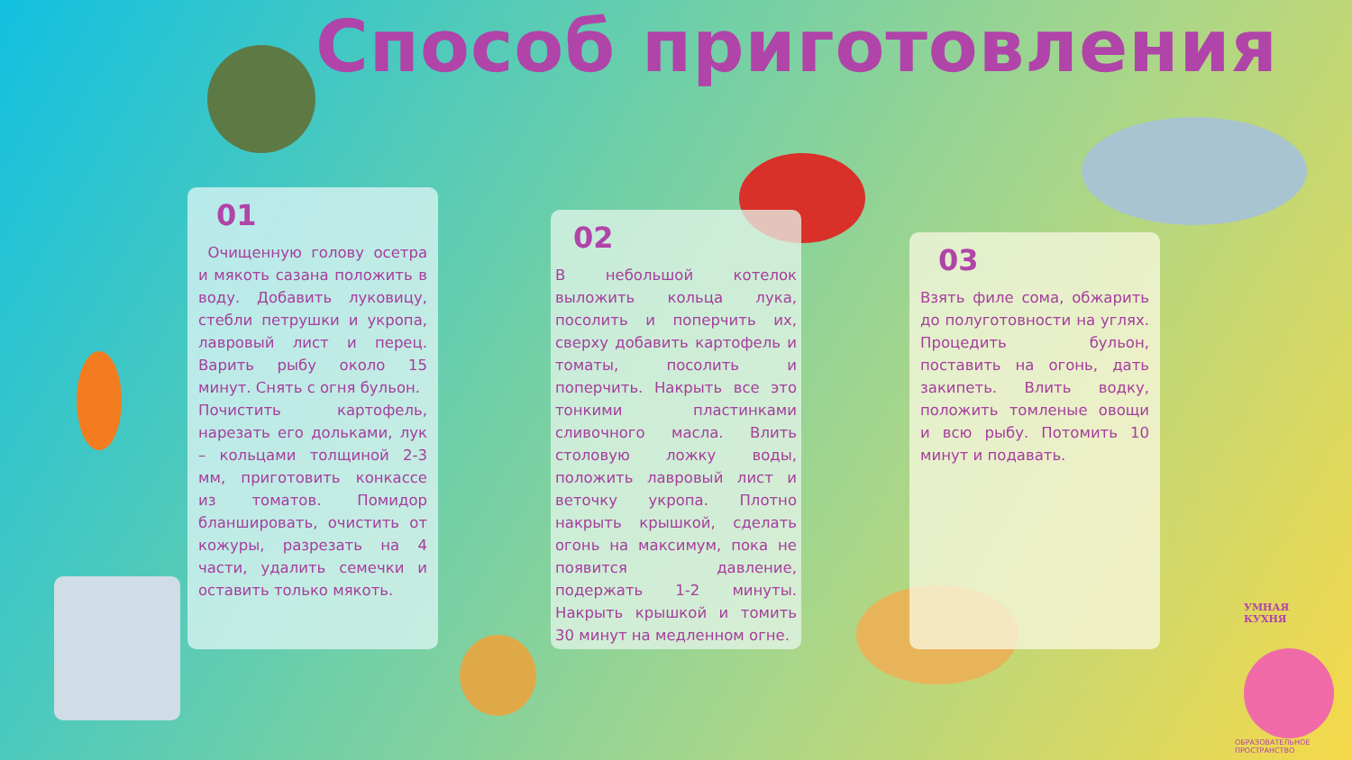Способ приготовления
01
Очищенную голову осетра и мякоть сазана положить в воду. Добавить луковицу, стебли петрушки и укропа, лавровый лист и перец. Варить рыбу около 15 минут. Снять с огня бульон.
Почистить картофель, нарезать его дольками, лук – кольцами толщиной 2-3 мм, приготовить конкассе из томатов. Помидор бланшировать, очистить от кожуры, разрезать на 4 части, удалить семечки и оставить только мякоть.
02
В небольшой котелок выложить кольца лука, посолить и поперчить их, сверху добавить картофель и томаты, посолить и поперчить. Накрыть все это тонкими пластинками сливочного масла. Влить столовую ложку воды, положить лавровый лист и веточку укропа. Плотно накрыть крышкой, сделать огонь на максимум, пока не появится давление, подержать 1-2 минуты. Накрыть крышкой и томить 30 минут на медленном огне.
03
Взять филе сома, обжарить до полуготовности на углях. Процедить бульон, поставить на огонь, дать закипеть. Влить водку, положить томленые овощи и всю рыбу. Потомить 10 минут и подавать.
УМНАЯ
КУХНЯ
ОБРАЗОВАТЕЛЬНОЕ ПРОСТРАНСТВО